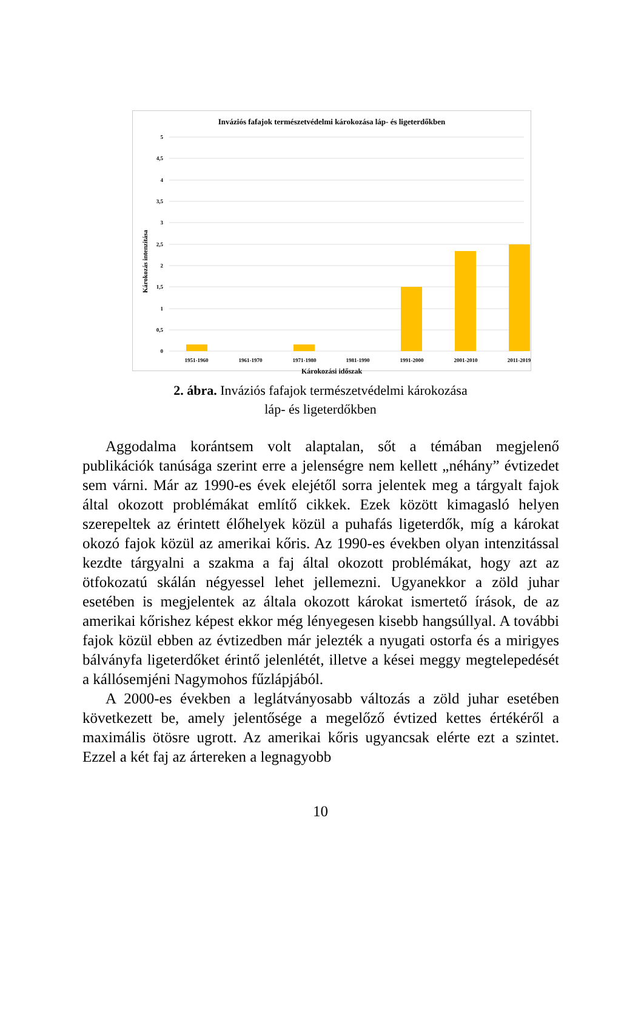Inváziós fafajok természetvédelmi károkozása láp- és ligeterdőkben
Károkozás intenzitása
5
4,5
4
3,5
3
2,5
2
1,5
1
0,5
0
1951-1960
1961-1970
1971-1980
1981-1990
1991-2000
2001-2010
2011-2019
Károkozási időszak
2. ábra. Inváziós fafajok természetvédelmi károkozása
láp- és ligeterdőkben
Aggodalma korántsem volt alaptalan, sőt a témában megjelenő publikációk tanúsága szerint erre a jelenségre nem kellett „néhány” évtizedet sem várni. Már az 1990-es évek elejétől sorra jelentek meg a tárgyalt fajok által okozott problémákat említő cikkek. Ezek között kimagasló helyen szerepeltek az érintett élőhelyek közül a puhafás ligeterdők, míg a károkat okozó fajok közül az amerikai kőris. Az 1990-es években olyan intenzitással kezdte tárgyalni a szakma a faj által okozott problémákat, hogy azt az ötfokozatú skálán négyessel lehet jellemezni. Ugyanekkor a zöld juhar esetében is megjelentek az általa okozott károkat ismertető írások, de az amerikai kőrishez képest ekkor még lényegesen kisebb hangsúllyal. A további fajok közül ebben az évtizedben már jelezték a nyugati ostorfa és a mirigyes bálványfa ligeterdőket érintő jelenlétét, illetve a kései meggy megtelepedését a kállósemjéni Nagymohos fűzlápjából.
A 2000-es években a leglátványosabb változás a zöld juhar esetében következett be, amely jelentősége a megelőző évtized kettes értékéről a maximális ötösre ugrott. Az amerikai kőris ugyancsak elérte ezt a szintet. Ezzel a két faj az ártereken a legnagyobb
10